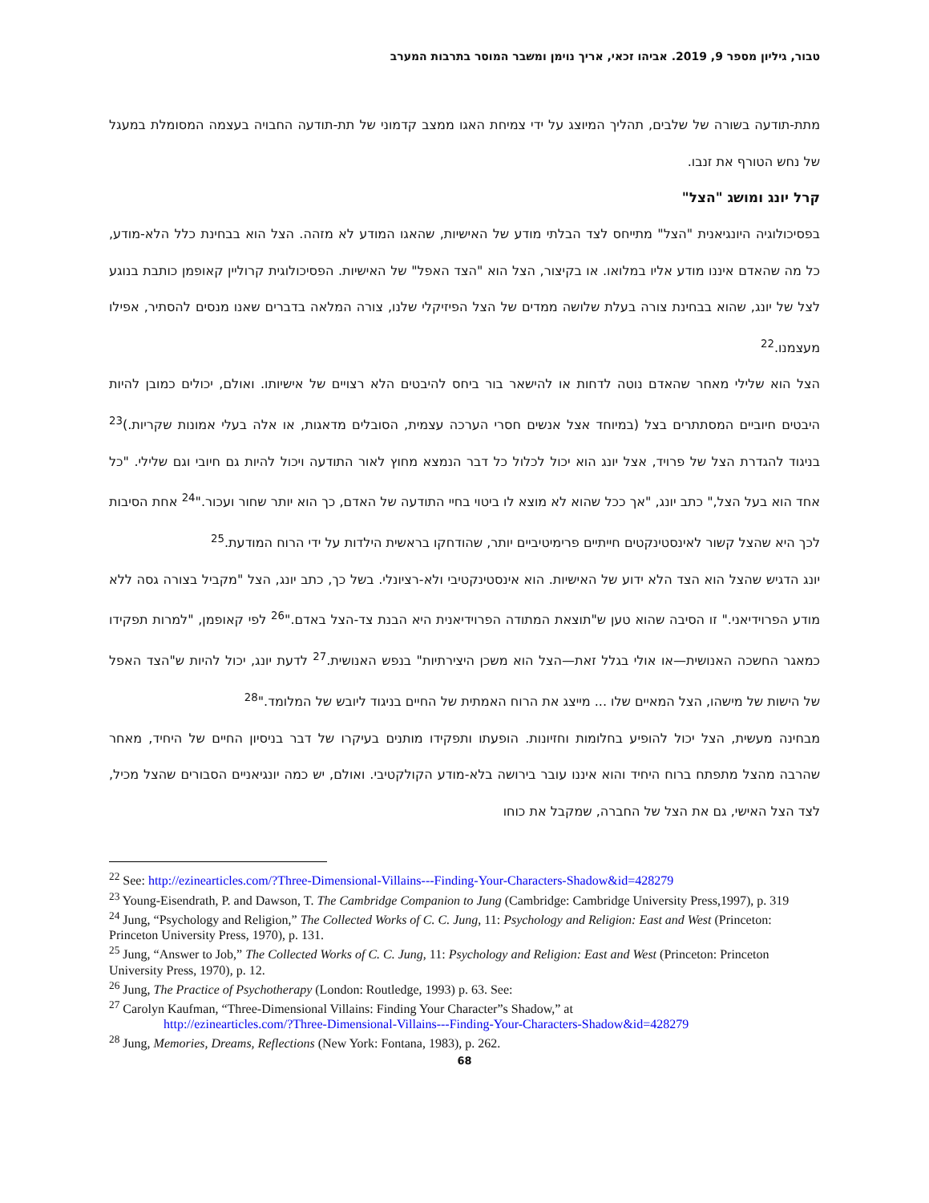טבור, גיליון מספר 9, 2019. אביהו זכאי, אריך נוימן ומשבר המוסר בתרבות המערב
מתת-תודעה בשורה של שלבים, תהליך המיוצג על ידי צמיחת האגו ממצב קדמוני של תת-תודעה החבויה בעצמה המסומלת במעגל של נחש הטורף את זנבו.
קרל יונג ומושג "הצל"
בפסיכולוגיה היונגיאנית "הצל" מתייחס לצד הבלתי מודע של האישיות, שהאגו המודע לא מזהה. הצל הוא בבחינת כלל הלא-מודע, כל מה שהאדם איננו מודע אליו במלואו. או בקיצור, הצל הוא "הצד האפל" של האישיות. הפסיכולוגית קרוליין קאופמן כותבת בנוגע לצל של יונג, שהוא בבחינת צורה בעלת שלושה ממדים של הצל הפיזיקלי שלנו, צורה המלאה בדברים שאנו מנסים להסתיר, אפילו מעצמנו.<sup>22</sup>
הצל הוא שלילי מאחר שהאדם נוטה לדחות או להישאר בור ביחס להיבטים הלא רצויים של אישיותו. ואולם, יכולים כמובן להיות היבטים חיוביים המסתתרים בצל (במיוחד אצל אנשים חסרי הערכה עצמית, הסובלים מדאגות, או אלה בעלי אמונות שקריות.)<sup>23</sup> בניגוד להגדרת הצל של פרויד, אצל יונג הוא יכול לכלול כל דבר הנמצא מחוץ לאור התודעה ויכול להיות גם חיובי וגם שלילי. "כל אחד הוא בעל הצל," כתב יונג, "אך ככל שהוא לא מוצא לו ביטוי בחיי התודעה של האדם, כך הוא יותר שחור ועכור."<sup>24</sup> אחת הסיבות לכך היא שהצל קשור לאינסטינקטים חייתיים פרימיטיביים יותר, שהודחקו בראשית הילדות על ידי הרוח המודעת.<sup>25</sup>
יונג הדגיש שהצל הוא הצד הלא ידוע של האישיות. הוא אינסטינקטיבי ולא-רציונלי. בשל כך, כתב יונג, הצל "מקביל בצורה גסה ללא מודע הפרוידיאני." זו הסיבה שהוא טען ש"תוצאת המתודה הפרוידיאנית היא הבנת צד-הצל באדם."<sup>26</sup> לפי קאופמן, "למרות תפקידו כמאגר החשכה האנושית—או אולי בגלל זאת—הצל הוא משכן היצירתיות" בנפש האנושית.<sup>27</sup> לדעת יונג, יכול להיות ש"הצד האפל של הישות של מישהו, הצל המאיים שלו ... מייצג את הרוח האמתית של החיים בניגוד ליובש של המלומד."<sup>28</sup>
מבחינה מעשית, הצל יכול להופיע בחלומות וחזיונות. הופעתו ותפקידו מותנים בעיקרו של דבר בניסיון החיים של היחיד, מאחר שהרבה מהצל מתפתח ברוח היחיד והוא איננו עובר בירושה בלא-מודע הקולקטיבי. ואולם, יש כמה יונגיאניים הסבורים שהצל מכיל, לצד הצל האישי, גם את הצל של החברה, שמקבל את כוחו
<sup>22</sup> See: http://ezinearticles.com/?Three-Dimensional-Villains---Finding-Your-Characters-Shadow&id=428279
<sup>23</sup> Young-Eisendrath, P. and Dawson, T. The Cambridge Companion to Jung (Cambridge: Cambridge University Press,1997), p. 319
<sup>24</sup> Jung, “Psychology and Religion,” The Collected Works of C. C. Jung, 11: Psychology and Religion: East and West (Princeton: Princeton University Press, 1970), p. 131.
<sup>25</sup> Jung, “Answer to Job,” The Collected Works of C. C. Jung, 11: Psychology and Religion: East and West (Princeton: Princeton University Press, 1970), p. 12.
<sup>26</sup> Jung, The Practice of Psychotherapy (London: Routledge, 1993) p. 63. See:
<sup>27</sup> Carolyn Kaufman, “Three-Dimensional Villains: Finding Your Character”s Shadow,” at
http://ezinearticles.com/?Three-Dimensional-Villains---Finding-Your-Characters-Shadow&id=428279
<sup>28</sup> Jung, Memories, Dreams, Reflections (New York: Fontana, 1983), p. 262.
68